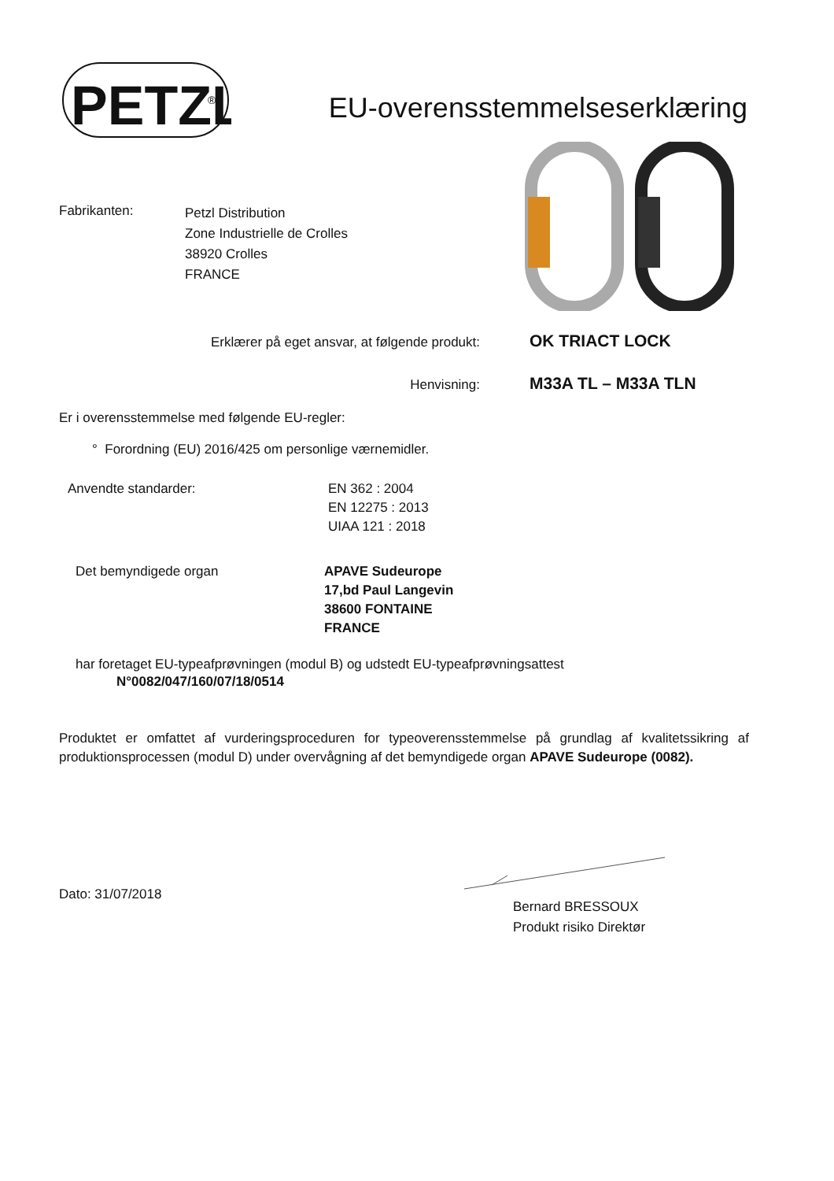PETZL
®
EU-overensstemmelseserklæring
Fabrikanten:
Petzl Distribution
Zone Industrielle de Crolles
38920 Crolles
FRANCE
Erklærer på eget ansvar, at følgende produkt:
OK TRIACT LOCK
Henvisning:
M33A TL – M33A TLN
Er i overensstemmelse med følgende EU-regler:
° Forordning (EU) 2016/425 om personlige værnemidler.
Anvendte standarder: EN 362 : 2004
EN 12275 : 2013
UIAA 121 : 2018
Det bemyndigede organ APAVE Sudeurope
17,bd Paul Langevin
38600 FONTAINE
FRANCE
har foretaget EU-typeafprøvningen (modul B) og udstedt EU-typeafprøvningsattest
N°0082/047/160/07/18/0514
Produktet er omfattet af vurderingsproceduren for typeoverensstemmelse på grundlag af kvalitetssikring af produktionsprocessen (modul D) under overvågning af det bemyndigede organ APAVE Sudeurope (0082).
Dato: 31/07/2018
Bernard BRESSOUX
Produkt risiko Direktør